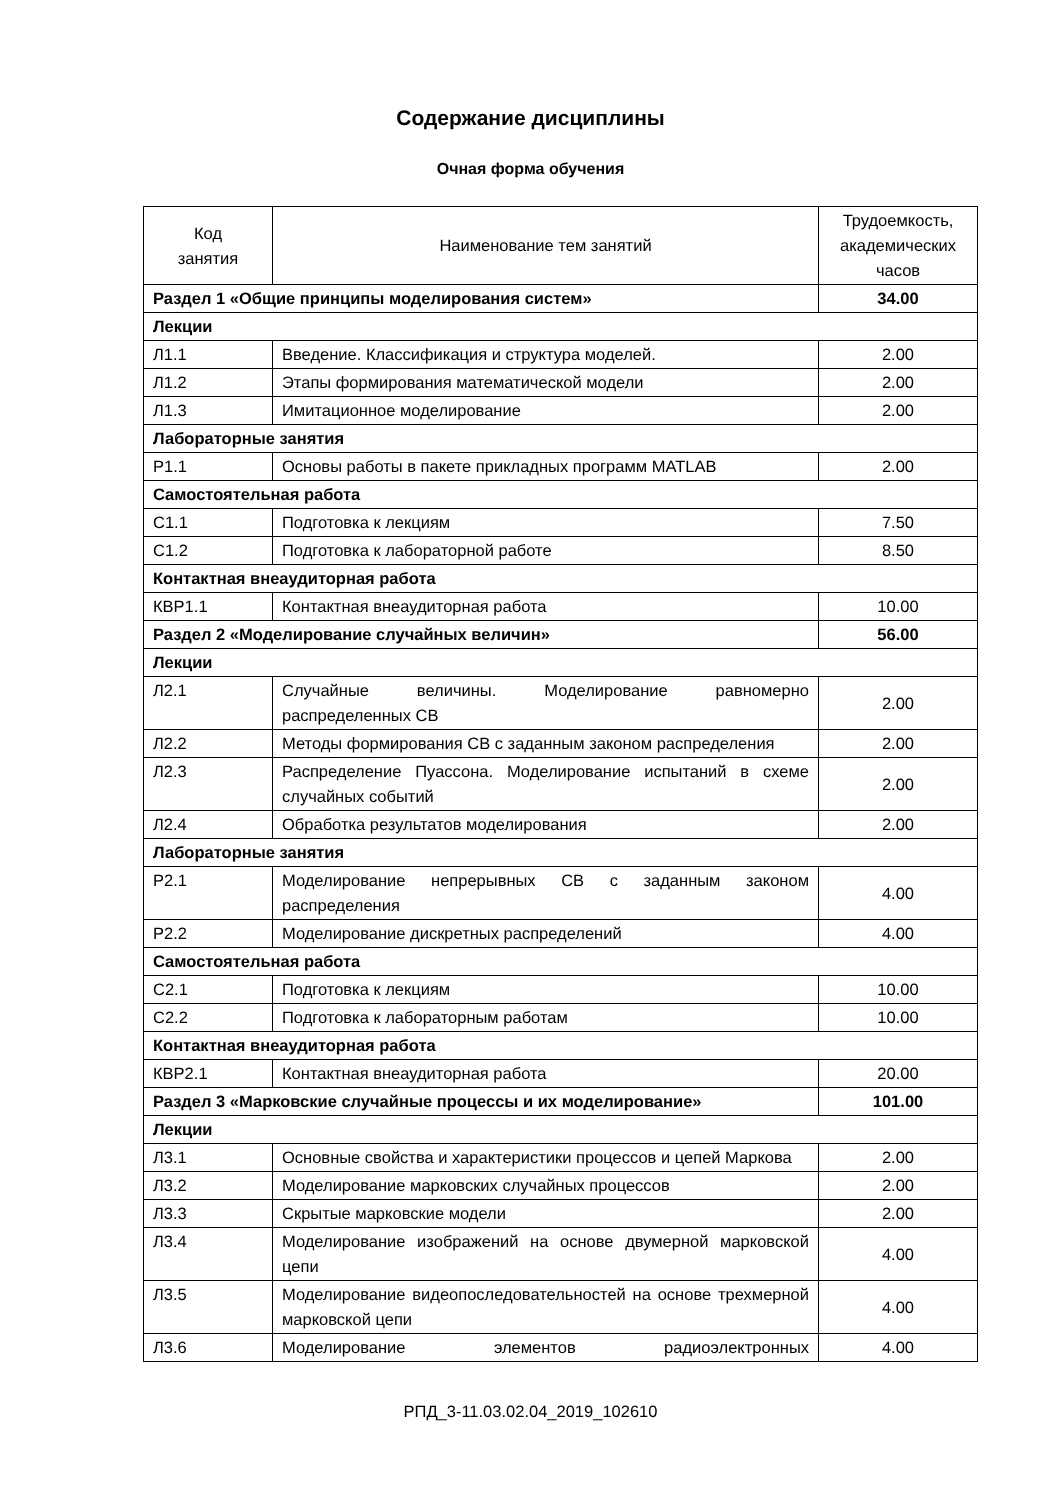Содержание дисциплины
Очная форма обучения
| Код занятия | Наименование тем занятий | Трудоемкость, академических часов |
| --- | --- | --- |
| Раздел 1 «Общие принципы моделирования систем» | | 34.00 |
| Лекции | | |
| Л1.1 | Введение. Классификация и структура моделей. | 2.00 |
| Л1.2 | Этапы формирования математической модели | 2.00 |
| Л1.3 | Имитационное моделирование | 2.00 |
| Лабораторные занятия | | |
| Р1.1 | Основы работы в пакете прикладных программ MATLAB | 2.00 |
| Самостоятельная работа | | |
| С1.1 | Подготовка к лекциям | 7.50 |
| С1.2 | Подготовка к лабораторной работе | 8.50 |
| Контактная внеаудиторная работа | | |
| КВР1.1 | Контактная внеаудиторная работа | 10.00 |
| Раздел 2 «Моделирование случайных величин» | | 56.00 |
| Лекции | | |
| Л2.1 | Случайные величины. Моделирование равномерно распределенных СВ | 2.00 |
| Л2.2 | Методы формирования СВ с заданным законом распределения | 2.00 |
| Л2.3 | Распределение Пуассона. Моделирование испытаний в схеме случайных событий | 2.00 |
| Л2.4 | Обработка результатов моделирования | 2.00 |
| Лабораторные занятия | | |
| Р2.1 | Моделирование непрерывных СВ с заданным законом распределения | 4.00 |
| Р2.2 | Моделирование дискретных распределений | 4.00 |
| Самостоятельная работа | | |
| С2.1 | Подготовка к лекциям | 10.00 |
| С2.2 | Подготовка к лабораторным работам | 10.00 |
| Контактная внеаудиторная работа | | |
| КВР2.1 | Контактная внеаудиторная работа | 20.00 |
| Раздел 3 «Марковские случайные процессы и их моделирование» | | 101.00 |
| Лекции | | |
| Л3.1 | Основные свойства и характеристики процессов и цепей Маркова | 2.00 |
| Л3.2 | Моделирование марковских случайных процессов | 2.00 |
| Л3.3 | Скрытые марковские модели | 2.00 |
| Л3.4 | Моделирование изображений на основе двумерной марковской цепи | 4.00 |
| Л3.5 | Моделирование видеопоследовательностей на основе трехмерной марковской цепи | 4.00 |
| Л3.6 | Моделирование элементов радиоэлектронных | 4.00 |
РПД_3-11.03.02.04_2019_102610